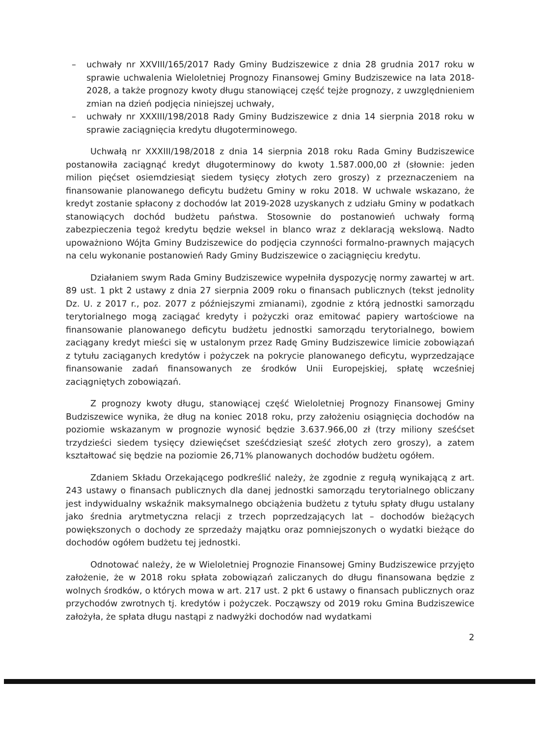– uchwały nr XXVIII/165/2017 Rady Gminy Budziszewice z dnia 28 grudnia 2017 roku w sprawie uchwalenia Wieloletniej Prognozy Finansowej Gminy Budziszewice na lata 2018-2028, a także prognozy kwoty długu stanowiącej część tejże prognozy, z uwzględnieniem zmian na dzień podjęcia niniejszej uchwały,
– uchwały nr XXXIII/198/2018 Rady Gminy Budziszewice z dnia 14 sierpnia 2018 roku w sprawie zaciągnięcia kredytu długoterminowego.
Uchwałą nr XXXIII/198/2018 z dnia 14 sierpnia 2018 roku Rada Gminy Budziszewice postanowiła zaciągnąć kredyt długoterminowy do kwoty 1.587.000,00 zł (słownie: jeden milion pięćset osiemdziesiąt siedem tysięcy złotych zero groszy) z przeznaczeniem na finansowanie planowanego deficytu budżetu Gminy w roku 2018. W uchwale wskazano, że kredyt zostanie spłacony z dochodów lat 2019-2028 uzyskanych z udziału Gminy w podatkach stanowiących dochód budżetu państwa. Stosownie do postanowień uchwały formą zabezpieczenia tegoż kredytu będzie weksel in blanco wraz z deklaracją wekslową. Nadto upoważniono Wójta Gminy Budziszewice do podjęcia czynności formalno-prawnych mających na celu wykonanie postanowień Rady Gminy Budziszewice o zaciągnięciu kredytu.
Działaniem swym Rada Gminy Budziszewice wypełniła dyspozycję normy zawartej w art. 89 ust. 1 pkt 2 ustawy z dnia 27 sierpnia 2009 roku o finansach publicznych (tekst jednolity Dz. U. z 2017 r., poz. 2077 z późniejszymi zmianami), zgodnie z którą jednostki samorządu terytorialnego mogą zaciągać kredyty i pożyczki oraz emitować papiery wartościowe na finansowanie planowanego deficytu budżetu jednostki samorządu terytorialnego, bowiem zaciągany kredyt mieści się w ustalonym przez Radę Gminy Budziszewice limicie zobowiązań z tytułu zaciąganych kredytów i pożyczek na pokrycie planowanego deficytu, wyprzedzające finansowanie zadań finansowanych ze środków Unii Europejskiej, spłatę wcześniej zaciągniętych zobowiązań.
Z prognozy kwoty długu, stanowiącej część Wieloletniej Prognozy Finansowej Gminy Budziszewice wynika, że dług na koniec 2018 roku, przy założeniu osiągnięcia dochodów na poziomie wskazanym w prognozie wynosić będzie 3.637.966,00 zł (trzy miliony sześćset trzydzieści siedem tysięcy dziewięćset sześćdziesiąt sześć złotych zero groszy), a zatem kształtować się będzie na poziomie 26,71% planowanych dochodów budżetu ogółem.
Zdaniem Składu Orzekającego podkreślić należy, że zgodnie z regułą wynikającą z art. 243 ustawy o finansach publicznych dla danej jednostki samorządu terytorialnego obliczany jest indywidualny wskaźnik maksymalnego obciążenia budżetu z tytułu spłaty długu ustalany jako średnia arytmetyczna relacji z trzech poprzedzających lat – dochodów bieżących powiększonych o dochody ze sprzedaży majątku oraz pomniejszonych o wydatki bieżące do dochodów ogółem budżetu tej jednostki.
Odnotować należy, że w Wieloletniej Prognozie Finansowej Gminy Budziszewice przyjęto założenie, że w 2018 roku spłata zobowiązań zaliczanych do długu finansowana będzie z wolnych środków, o których mowa w art. 217 ust. 2 pkt 6 ustawy o finansach publicznych oraz przychodów zwrotnych tj. kredytów i pożyczek. Począwszy od 2019 roku Gmina Budziszewice założyła, że spłata długu nastąpi z nadwyżki dochodów nad wydatkami
2